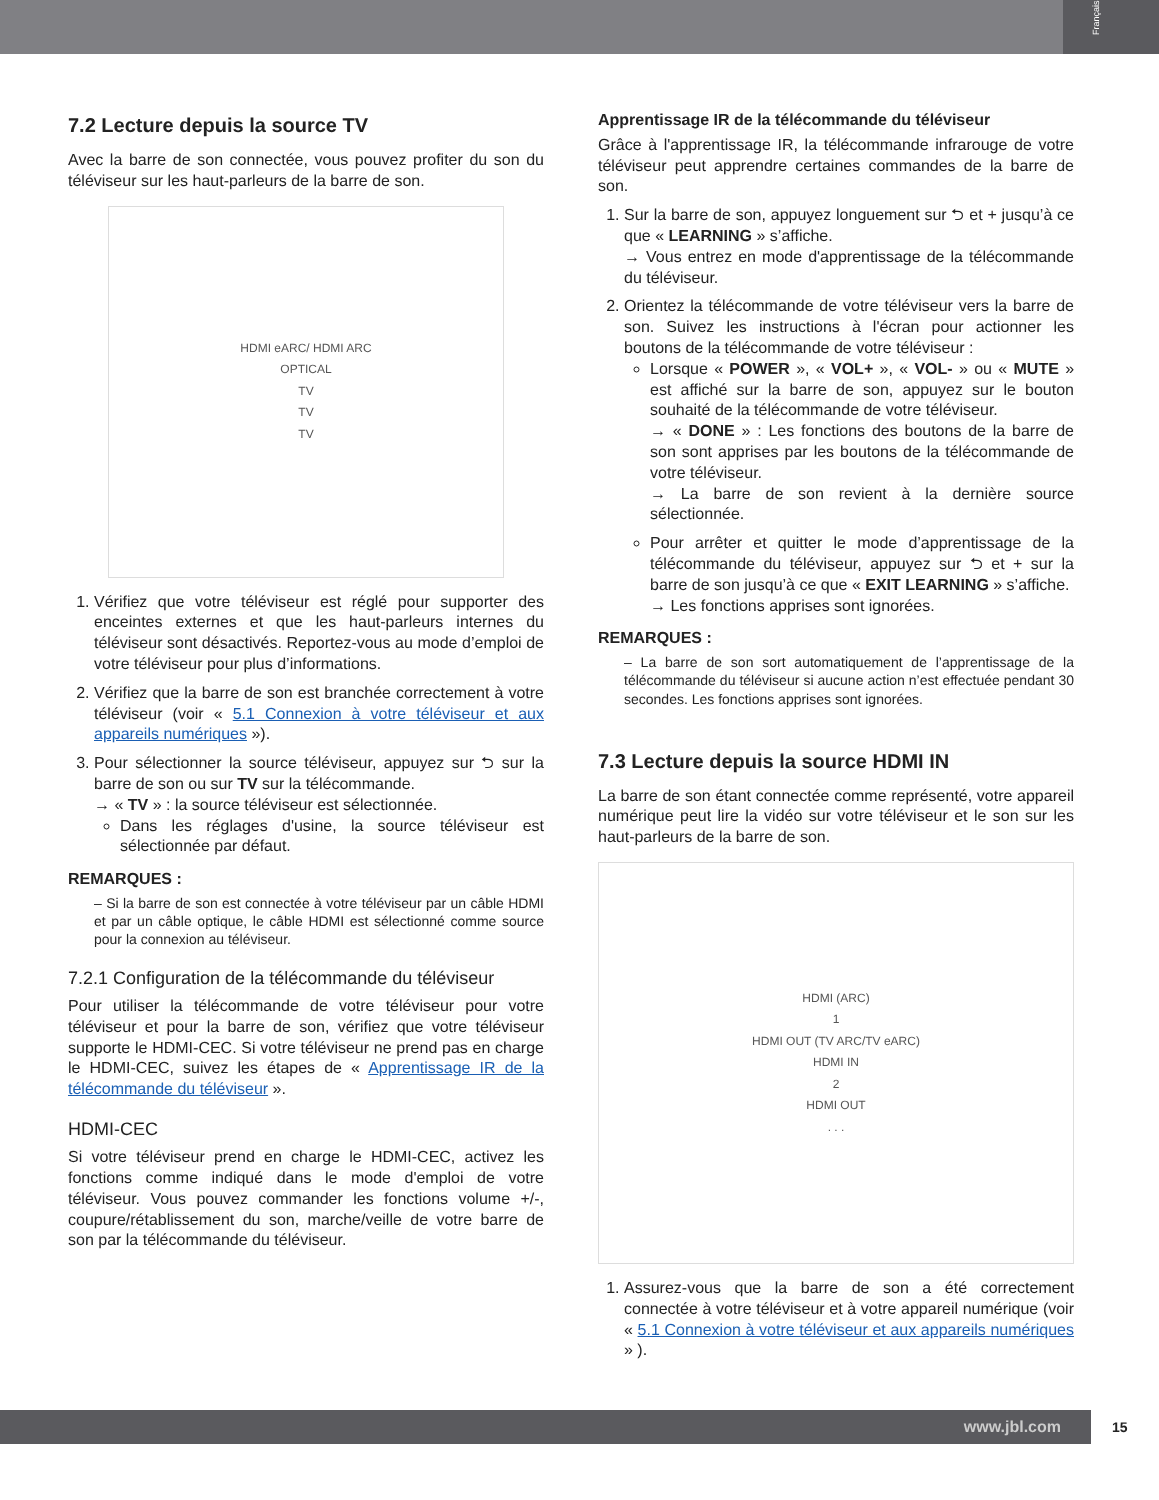Français
7.2 Lecture depuis la source TV
Avec la barre de son connectée, vous pouvez profiter du son du téléviseur sur les haut-parleurs de la barre de son.
HDMI eARC/ HDMI ARC
OPTICAL
TV
TV
TV
1. Vérifiez que votre téléviseur est réglé pour supporter des enceintes externes et que les haut-parleurs internes du téléviseur sont désactivés. Reportez-vous au mode d’emploi de votre téléviseur pour plus d’informations.
2. Vérifiez que la barre de son est branchée correctement à votre téléviseur (voir « 5.1 Connexion à votre téléviseur et aux appareils numériques »).
3. Pour sélectionner la source téléviseur, appuyez sur ⮌ sur la barre de son ou sur TV sur la télécommande.
→ « TV » : la source téléviseur est sélectionnée.
Dans les réglages d'usine, la source téléviseur est sélectionnée par défaut.
REMARQUES :
– Si la barre de son est connectée à votre téléviseur par un câble HDMI et par un câble optique, le câble HDMI est sélectionné comme source pour la connexion au téléviseur.
7.2.1 Configuration de la télécommande du téléviseur
Pour utiliser la télécommande de votre téléviseur pour votre téléviseur et pour la barre de son, vérifiez que votre téléviseur supporte le HDMI-CEC. Si votre téléviseur ne prend pas en charge le HDMI-CEC, suivez les étapes de « Apprentissage IR de la télécommande du téléviseur ».
HDMI-CEC
Si votre téléviseur prend en charge le HDMI-CEC, activez les fonctions comme indiqué dans le mode d'emploi de votre téléviseur. Vous pouvez commander les fonctions volume +/-, coupure/rétablissement du son, marche/veille de votre barre de son par la télécommande du téléviseur.
Apprentissage IR de la télécommande du téléviseur
Grâce à l'apprentissage IR, la télécommande infrarouge de votre téléviseur peut apprendre certaines commandes de la barre de son.
1. Sur la barre de son, appuyez longuement sur ⮌ et + jusqu’à ce que « LEARNING » s’affiche.
→ Vous entrez en mode d'apprentissage de la télécommande du téléviseur.
2. Orientez la télécommande de votre téléviseur vers la barre de son. Suivez les instructions à l'écran pour actionner les boutons de la télécommande de votre téléviseur :
Lorsque « POWER », « VOL+ », « VOL- » ou « MUTE » est affiché sur la barre de son, appuyez sur le bouton souhaité de la télécommande de votre téléviseur.
→ « DONE » : Les fonctions des boutons de la barre de son sont apprises par les boutons de la télécommande de votre téléviseur.
→ La barre de son revient à la dernière source sélectionnée.
Pour arrêter et quitter le mode d’apprentissage de la télécommande du téléviseur, appuyez sur ⮌ et + sur la barre de son jusqu’à ce que « EXIT LEARNING » s’affiche.
→ Les fonctions apprises sont ignorées.
REMARQUES :
– La barre de son sort automatiquement de l’apprentissage de la télécommande du téléviseur si aucune action n’est effectuée pendant 30 secondes. Les fonctions apprises sont ignorées.
7.3 Lecture depuis la source HDMI IN
La barre de son étant connectée comme représenté, votre appareil numérique peut lire la vidéo sur votre téléviseur et le son sur les haut-parleurs de la barre de son.
HDMI (ARC)
1
HDMI OUT (TV ARC/TV eARC)
HDMI IN
2
HDMI OUT. . .
1. Assurez-vous que la barre de son a été correctement connectée à votre téléviseur et à votre appareil numérique (voir « 5.1 Connexion à votre téléviseur et aux appareils numériques » ).
www.jbl.com 15